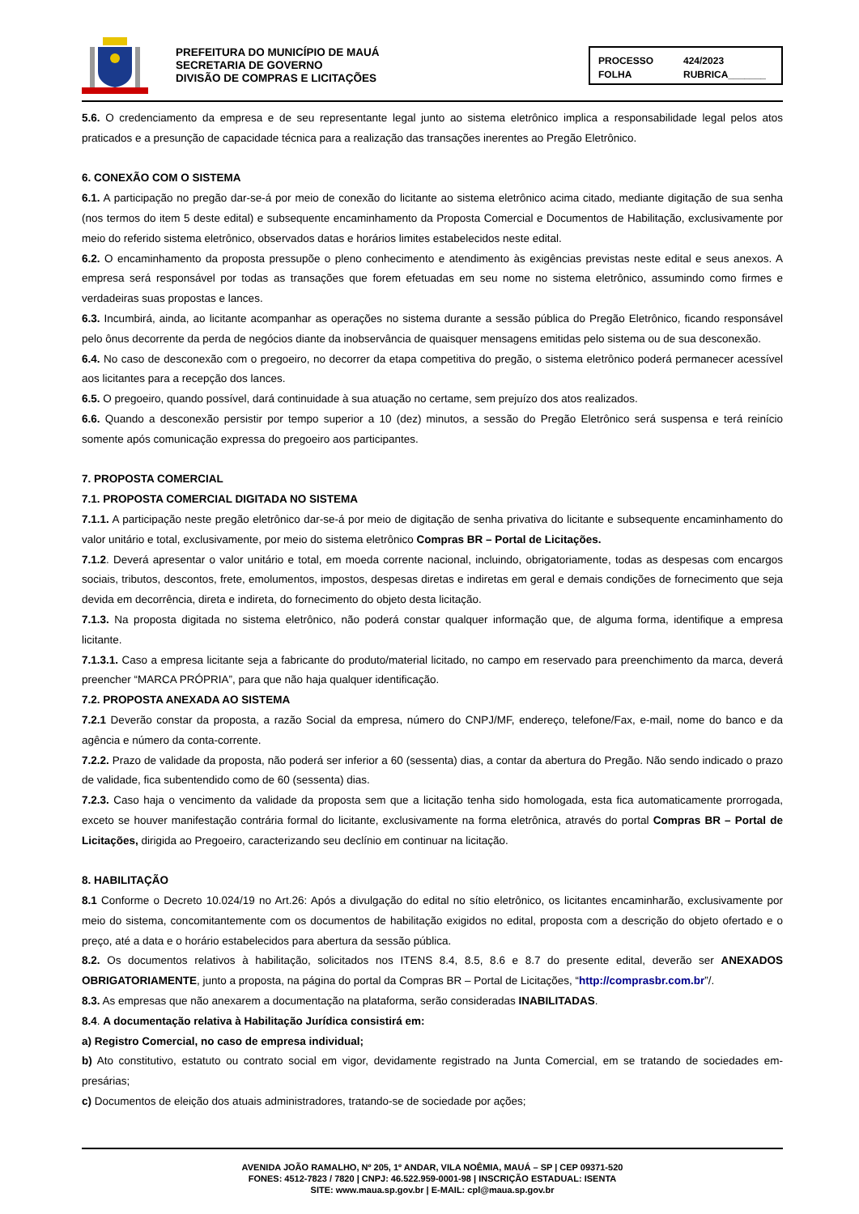PREFEITURA DO MUNICÍPIO DE MAUÁ
SECRETARIA DE GOVERNO
DIVISÃO DE COMPRAS E LICITAÇÕES
PROCESSO 424/2023 FOLHA RUBRICA_______
5.6. O credenciamento da empresa e de seu representante legal junto ao sistema eletrônico implica a responsabilidade legal pelos atos praticados e a presunção de capacidade técnica para a realização das transações inerentes ao Pregão Eletrônico.
6. CONEXÃO COM O SISTEMA
6.1. A participação no pregão dar-se-á por meio de conexão do licitante ao sistema eletrônico acima citado, mediante digitação de sua senha (nos termos do item 5 deste edital) e subsequente encaminhamento da Proposta Comercial e Documentos de Habilitação, exclusivamente por meio do referido sistema eletrônico, observados datas e horários limites estabelecidos neste edital.
6.2. O encaminhamento da proposta pressupõe o pleno conhecimento e atendimento às exigências previstas neste edital e seus anexos. A empresa será responsável por todas as transações que forem efetuadas em seu nome no sistema eletrônico, assumindo como firmes e verdadeiras suas propostas e lances.
6.3. Incumbirá, ainda, ao licitante acompanhar as operações no sistema durante a sessão pública do Pregão Eletrônico, ficando responsável pelo ônus decorrente da perda de negócios diante da inobservância de quaisquer mensagens emitidas pelo sistema ou de sua desconexão.
6.4. No caso de desconexão com o pregoeiro, no decorrer da etapa competitiva do pregão, o sistema eletrônico poderá permanecer acessível aos licitantes para a recepção dos lances.
6.5. O pregoeiro, quando possível, dará continuidade à sua atuação no certame, sem prejuízo dos atos realizados.
6.6. Quando a desconexão persistir por tempo superior a 10 (dez) minutos, a sessão do Pregão Eletrônico será suspensa e terá reinício somente após comunicação expressa do pregoeiro aos participantes.
7. PROPOSTA COMERCIAL
7.1. PROPOSTA COMERCIAL DIGITADA NO SISTEMA
7.1.1. A participação neste pregão eletrônico dar-se-á por meio de digitação de senha privativa do licitante e subsequente encaminhamento do valor unitário e total, exclusivamente, por meio do sistema eletrônico Compras BR – Portal de Licitações.
7.1.2. Deverá apresentar o valor unitário e total, em moeda corrente nacional, incluindo, obrigatoriamente, todas as despesas com encargos sociais, tributos, descontos, frete, emolumentos, impostos, despesas diretas e indiretas em geral e demais condições de fornecimento que seja devida em decorrência, direta e indireta, do fornecimento do objeto desta licitação.
7.1.3. Na proposta digitada no sistema eletrônico, não poderá constar qualquer informação que, de alguma forma, identifique a empresa licitante.
7.1.3.1. Caso a empresa licitante seja a fabricante do produto/material licitado, no campo em reservado para preenchimento da marca, deverá preencher “MARCA PRÓPRIA”, para que não haja qualquer identificação.
7.2. PROPOSTA ANEXADA AO SISTEMA
7.2.1 Deverão constar da proposta, a razão Social da empresa, número do CNPJ/MF, endereço, telefone/Fax, e-mail, nome do banco e da agência e número da conta-corrente.
7.2.2. Prazo de validade da proposta, não poderá ser inferior a 60 (sessenta) dias, a contar da abertura do Pregão. Não sendo indicado o prazo de validade, fica subentendido como de 60 (sessenta) dias.
7.2.3. Caso haja o vencimento da validade da proposta sem que a licitação tenha sido homologada, esta fica automaticamente prorrogada, exceto se houver manifestação contrária formal do licitante, exclusivamente na forma eletrônica, através do portal Compras BR – Portal de Licitações, dirigida ao Pregoeiro, caracterizando seu declínio em continuar na licitação.
8. HABILITAÇÃO
8.1 Conforme o Decreto 10.024/19 no Art.26: Após a divulgação do edital no sítio eletrônico, os licitantes encaminharão, exclusivamente por meio do sistema, concomitantemente com os documentos de habilitação exigidos no edital, proposta com a descrição do objeto ofertado e o preço, até a data e o horário estabelecidos para abertura da sessão pública.
8.2. Os documentos relativos à habilitação, solicitados nos ITENS 8.4, 8.5, 8.6 e 8.7 do presente edital, deverão ser ANEXADOS OBRIGATORIAMENTE, junto a proposta, na página do portal da Compras BR – Portal de Licitações, “http://comprasbr.com.br”/.
8.3. As empresas que não anexarem a documentação na plataforma, serão consideradas INABILITADAS.
8.4. A documentação relativa à Habilitação Jurídica consistirá em:
a) Registro Comercial, no caso de empresa individual;
b) Ato constitutivo, estatuto ou contrato social em vigor, devidamente registrado na Junta Comercial, em se tratando de sociedades em-presárias;
c) Documentos de eleição dos atuais administradores, tratando-se de sociedade por ações;
AVENIDA JOÃO RAMALHO, Nº 205, 1º ANDAR, VILA NOÊMIA, MAUÁ – SP | CEP 09371-520
FONES: 4512-7823 / 7820 | CNPJ: 46.522.959-0001-98 | INSCRIÇÃO ESTADUAL: ISENTA
SITE: www.maua.sp.gov.br | E-MAIL: cpl@maua.sp.gov.br